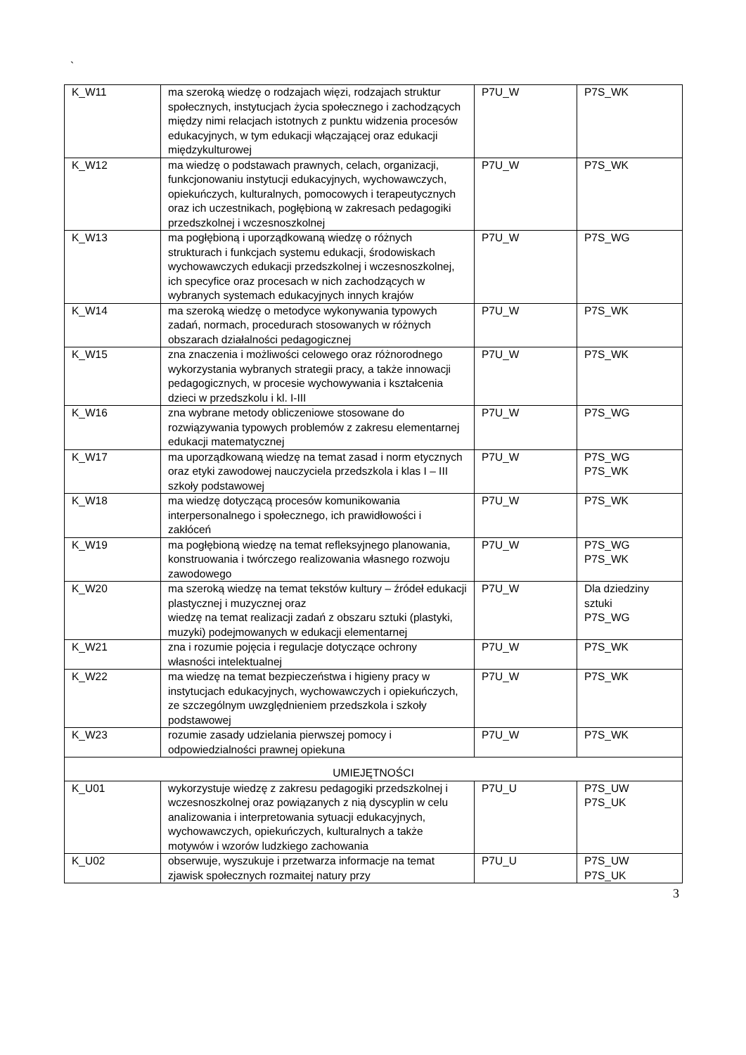`
| K_W11 | ma szeroką wiedzę o rodzajach więzi, rodzajach struktur społecznych, instytucjach życia społecznego i zachodzących między nimi relacjach istotnych z punktu widzenia procesów edukacyjnych, w tym edukacji włączającej oraz edukacji międzykulturowej | P7U_W | P7S_WK |
| K_W12 | ma wiedzę o podstawach prawnych, celach, organizacji, funkcjonowaniu instytucji edukacyjnych, wychowawczych, opiekuńczych, kulturalnych, pomocowych i terapeutycznych oraz ich uczestnikach, pogłębioną w zakresach pedagogiki przedszkolnej i wczesnoszkolnej | P7U_W | P7S_WK |
| K_W13 | ma pogłębioną i uporządkowaną wiedzę o różnych strukturach i funkcjach systemu edukacji, środowiskach wychowawczych edukacji przedszkolnej i wczesnoszkolnej, ich specyfice oraz procesach w nich zachodzących w wybranych systemach edukacyjnych innych krajów | P7U_W | P7S_WG |
| K_W14 | ma szeroką wiedzę o metodyce wykonywania typowych zadań, normach, procedurach stosowanych w różnych obszarach działalności pedagogicznej | P7U_W | P7S_WK |
| K_W15 | zna znaczenia i możliwości celowego oraz różnorodnego wykorzystania wybranych strategii pracy, a także innowacji pedagogicznych, w procesie wychowywania i kształcenia dzieci w przedszkolu i kl. I-III | P7U_W | P7S_WK |
| K_W16 | zna wybrane metody obliczeniowe stosowane do rozwiązywania typowych problemów z zakresu elementarnej edukacji matematycznej | P7U_W | P7S_WG |
| K_W17 | ma uporządkowaną wiedzę na temat zasad i norm etycznych oraz etyki zawodowej nauczyciela przedszkola i klas I – III szkoły podstawowej | P7U_W | P7S_WG P7S_WK |
| K_W18 | ma wiedzę dotyczącą procesów komunikowania interpersonalnego i społecznego, ich prawidłowości i zakłóceń | P7U_W | P7S_WK |
| K_W19 | ma pogłębioną wiedzę na temat refleksyjnego planowania, konstruowania i twórczego realizowania własnego rozwoju zawodowego | P7U_W | P7S_WG P7S_WK |
| K_W20 | ma szeroką wiedzę na temat tekstów kultury – źródeł edukacji plastycznej i muzycznej oraz wiedzę na temat realizacji zadań z obszaru sztuki (plastyki, muzyki) podejmowanych w edukacji elementarnej | P7U_W | Dla dziedziny sztuki P7S_WG |
| K_W21 | zna i rozumie pojęcia i regulacje dotyczące ochrony własności intelektualnej | P7U_W | P7S_WK |
| K_W22 | ma wiedzę na temat bezpieczeństwa i higieny pracy w instytucjach edukacyjnych, wychowawczych i opiekuńczych, ze szczególnym uwzględnieniem przedszkola i szkoły podstawowej | P7U_W | P7S_WK |
| K_W23 | rozumie zasady udzielania pierwszej pomocy i odpowiedzialności prawnej opiekuna | P7U_W | P7S_WK |
| UMIEJĘTNOŚCI | | | |
| K_U01 | wykorzystuje wiedzę z zakresu pedagogiki przedszkolnej i wczesnoszkolnej oraz powiązanych z nią dyscyplin w celu analizowania i interpretowania sytuacji edukacyjnych, wychowawczych, opiekuńczych, kulturalnych a także motywów i wzorów ludzkiego zachowania | P7U_U | P7S_UW P7S_UK |
| K_U02 | obserwuje, wyszukuje i przetwarza informacje na temat zjawisk społecznych rozmaitej natury przy | P7U_U | P7S_UW P7S_UK |
3